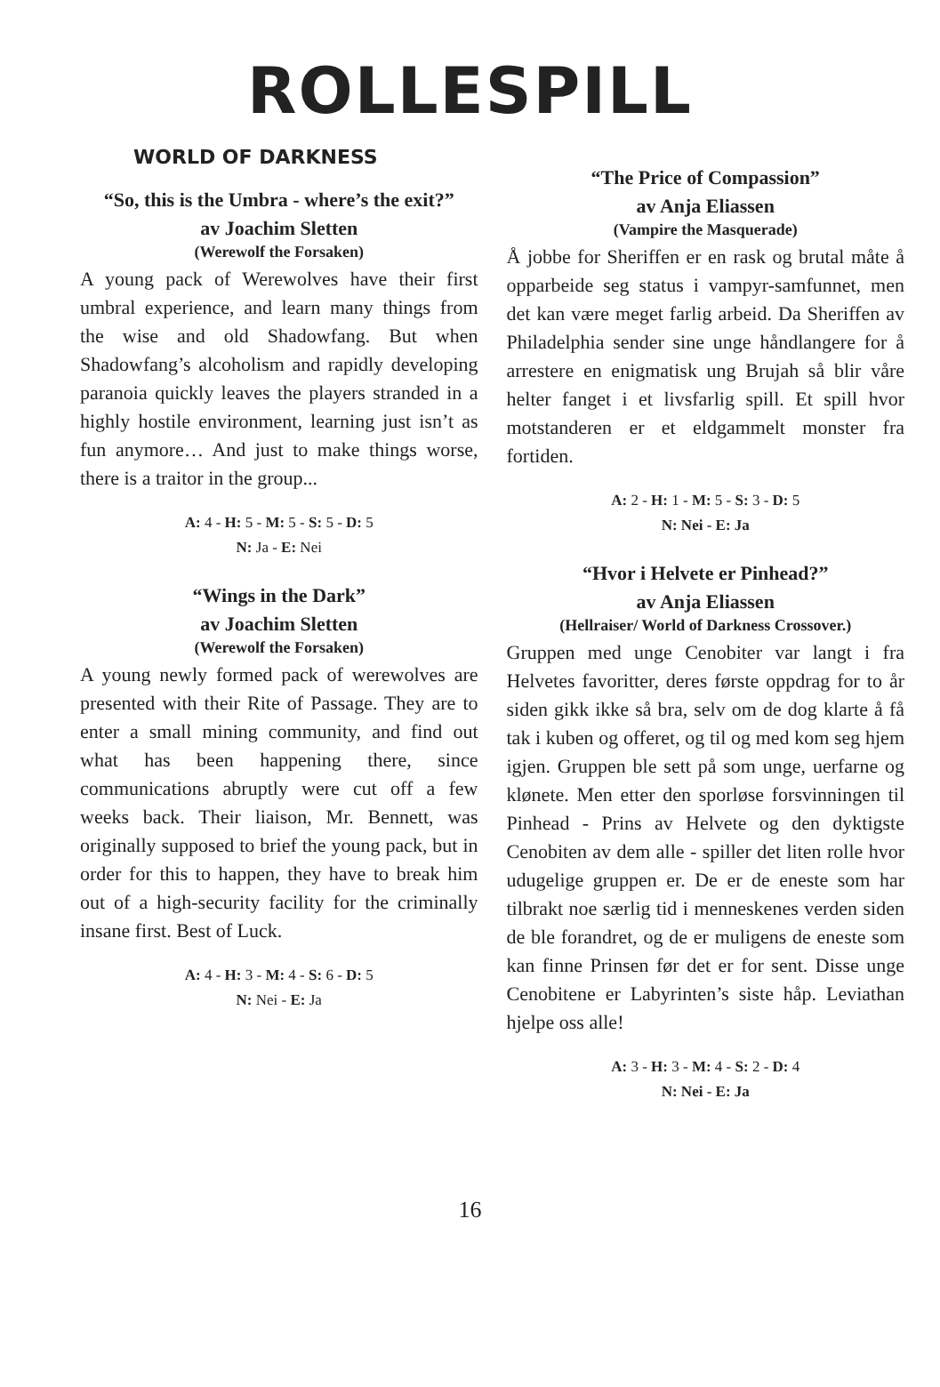ROLLESPILL
WORLD OF DARKNESS
“So, this is the Umbra - where’s the exit?”
av Joachim Sletten
(Werewolf the Forsaken)
A young pack of Werewolves have their first umbral experience, and learn many things from the wise and old Shadowfang. But when Shadowfang’s alcoholism and rapidly developing paranoia quickly leaves the players stranded in a highly hostile environment, learning just isn’t as fun anymore… And just to make things worse, there is a traitor in the group...
A: 4 - H: 5 - M: 5 - S: 5 - D: 5
N: Ja - E: Nei
“Wings in the Dark”
av Joachim Sletten
(Werewolf the Forsaken)
A young newly formed pack of werewolves are presented with their Rite of Passage. They are to enter a small mining community, and find out what has been happening there, since communications abruptly were cut off a few weeks back. Their liaison, Mr. Bennett, was originally supposed to brief the young pack, but in order for this to happen, they have to break him out of a high-security facility for the criminally insane first. Best of Luck.
A: 4 - H: 3 - M: 4 - S: 6 - D: 5
N: Nei - E: Ja
“The Price of Compassion”
av Anja Eliassen
(Vampire the Masquerade)
Å jobbe for Sheriffen er en rask og brutal måte å opparbeide seg status i vampyr-samfunnet, men det kan være meget farlig arbeid. Da Sheriffen av Philadelphia sender sine unge håndlangere for å arrestere en enigmatisk ung Brujah så blir våre helter fanget i et livsfarlig spill. Et spill hvor motstanderen er et eldgammelt monster fra fortiden.
A: 2 - H: 1 - M: 5 - S: 3 - D: 5
N: Nei - E: Ja
“Hvor i Helvete er Pinhead?”
av Anja Eliassen
(Hellraiser/ World of Darkness Crossover.)
Gruppen med unge Cenobiter var langt i fra Helvetes favoritter, deres første oppdrag for to år siden gikk ikke så bra, selv om de dog klarte å få tak i kuben og offeret, og til og med kom seg hjem igjen. Gruppen ble sett på som unge, uerfarne og kløne­te. Men etter den sporløse forsvinningen til Pinhead - Prins av Helvete og den dyktigste Cenobiten av dem alle - spiller det liten rolle hvor udugelige gruppen er. De er de eneste som har tilbrakt noe særlig tid i menneskenes verden siden de ble forandret, og de er muligens de eneste som kan finne Prinsen før det er for sent. Disse unge Cenobitene er Labyrinten’s siste håp. Leviathan hjelpe oss alle!
A: 3 - H: 3 - M: 4 - S: 2 - D: 4
N: Nei - E: Ja
16